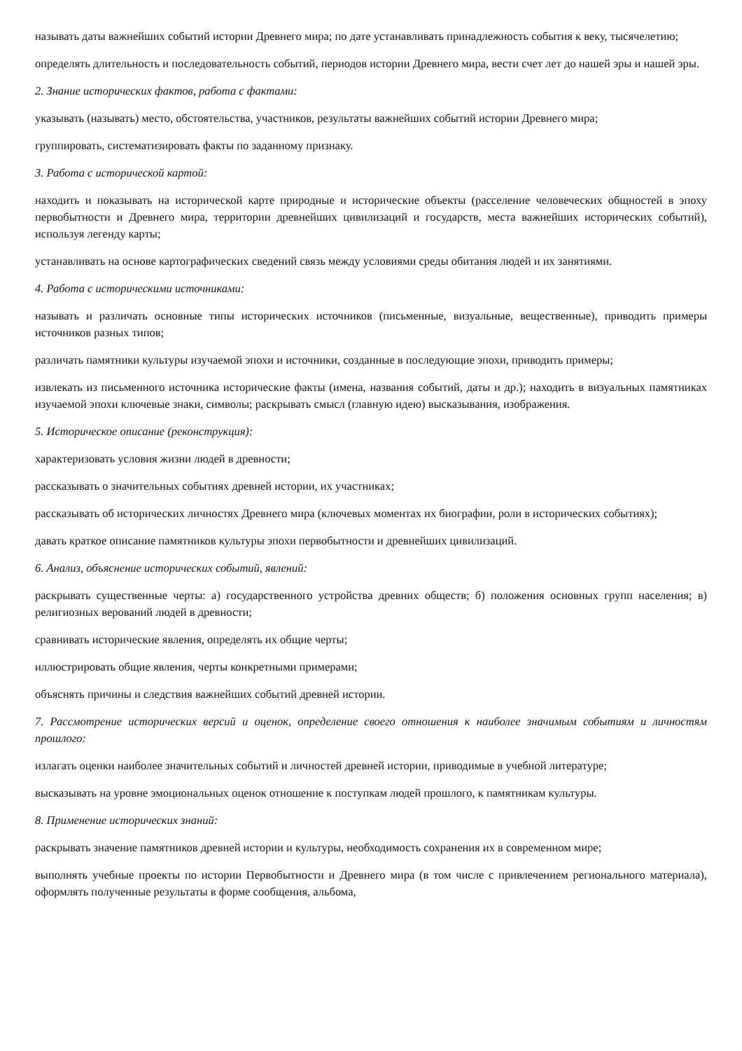называть даты важнейших событий истории Древнего мира; по дате устанавливать принадлежность события к веку, тысячелетию;
определять длительность и последовательность событий, периодов истории Древнего мира, вести счет лет до нашей эры и нашей эры.
2. Знание исторических фактов, работа с фактами:
указывать (называть) место, обстоятельства, участников, результаты важнейших событий истории Древнего мира;
группировать, систематизировать факты по заданному признаку.
3. Работа с исторической картой:
находить и показывать на исторической карте природные и исторические объекты (расселение человеческих общностей в эпоху первобытности и Древнего мира, территории древнейших цивилизаций и государств, места важнейших исторических событий), используя легенду карты;
устанавливать на основе картографических сведений связь между условиями среды обитания людей и их занятиями.
4. Работа с историческими источниками:
называть и различать основные типы исторических источников (письменные, визуальные, вещественные), приводить примеры источников разных типов;
различать памятники культуры изучаемой эпохи и источники, созданные в последующие эпохи, приводить примеры;
извлекать из письменного источника исторические факты (имена, названия событий, даты и др.); находить в визуальных памятниках изучаемой эпохи ключевые знаки, символы; раскрывать смысл (главную идею) высказывания, изображения.
5. Историческое описание (реконструкция):
характеризовать условия жизни людей в древности;
рассказывать о значительных событиях древней истории, их участниках;
рассказывать об исторических личностях Древнего мира (ключевых моментах их биографии, роли в исторических событиях);
давать краткое описание памятников культуры эпохи первобытности и древнейших цивилизаций.
6. Анализ, объяснение исторических событий, явлений:
раскрывать существенные черты: а) государственного устройства древних обществ; б) положения основных групп населения; в) религиозных верований людей в древности;
сравнивать исторические явления, определять их общие черты;
иллюстрировать общие явления, черты конкретными примерами;
объяснять причины и следствия важнейших событий древней истории.
7. Рассмотрение исторических версий и оценок, определение своего отношения к наиболее значимым событиям и личностям прошлого:
излагать оценки наиболее значительных событий и личностей древней истории, приводимые в учебной литературе;
высказывать на уровне эмоциональных оценок отношение к поступкам людей прошлого, к памятникам культуры.
8. Применение исторических знаний:
раскрывать значение памятников древней истории и культуры, необходимость сохранения их в современном мире;
выполнять учебные проекты по истории Первобытности и Древнего мира (в том числе с привлечением регионального материала), оформлять полученные результаты в форме сообщения, альбома,